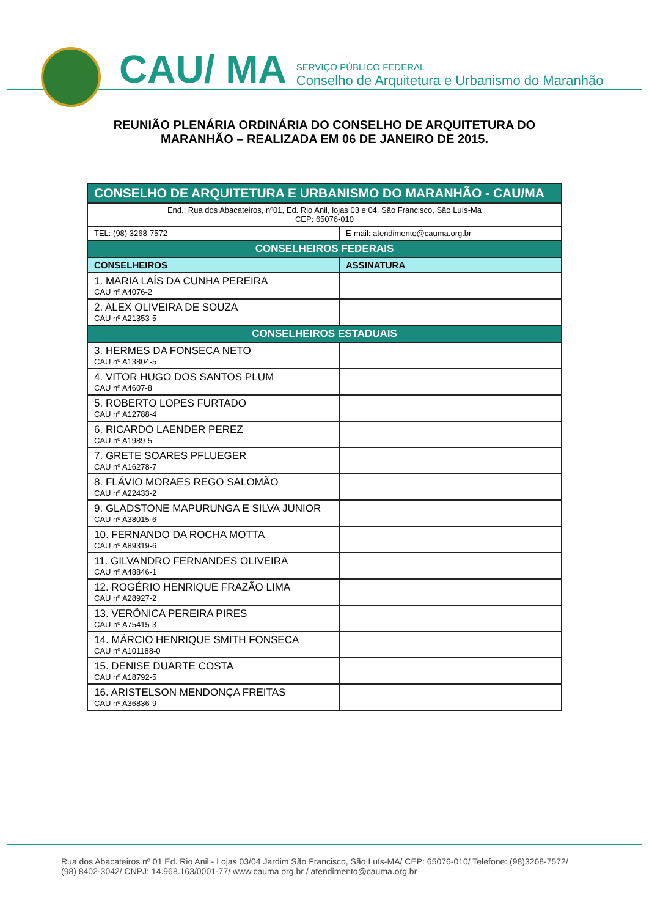CAU/ MA
SERVIÇO PÚBLICO FEDERAL
Conselho de Arquitetura e Urbanismo do Maranhão
REUNIÃO PLENÁRIA ORDINÁRIA DO CONSELHO DE ARQUITETURA DO
MARANHÃO – REALIZADA EM 06 DE JANEIRO DE 2015.
| CONSELHO DE ARQUITETURA E URBANISMO DO MARANHÃO - CAU/MA | |
| End.: Rua dos Abacateiros, nº01, Ed. Rio Anil, lojas 03 e 04, São Francisco, São Luís-Ma CEP: 65076-010 | |
| TEL: (98) 3268-7572 | E-mail: atendimento@cauma.org.br |
| CONSELHEIROS FEDERAIS | |
| CONSELHEIROS | ASSINATURA |
| 1. MARIA LAÍS DA CUNHA PEREIRA CAU nº A4076-2 | |
| 2. ALEX OLIVEIRA DE SOUZA CAU nº A21353-5 | |
| CONSELHEIROS ESTADUAIS | |
| 3. HERMES DA FONSECA NETO CAU nº A13804-5 | |
| 4. VITOR HUGO DOS SANTOS PLUM CAU nº A4607-8 | |
| 5. ROBERTO LOPES FURTADO CAU nº A12788-4 | |
| 6. RICARDO LAENDER PEREZ CAU nº A1989-5 | |
| 7. GRETE SOARES PFLUEGER CAU nº A16278-7 | |
| 8. FLÁVIO MORAES REGO SALOMÃO CAU nº A22433-2 | |
| 9. GLADSTONE MAPURUNGA E SILVA JUNIOR CAU nº A38015-6 | |
| 10. FERNANDO DA ROCHA MOTTA CAU nº A89319-6 | |
| 11. GILVANDRO FERNANDES OLIVEIRA CAU nº A48846-1 | |
| 12. ROGÉRIO HENRIQUE FRAZÃO LIMA CAU nº A28927-2 | |
| 13. VERÔNICA PEREIRA PIRES CAU nº A75415-3 | |
| 14. MÁRCIO HENRIQUE SMITH FONSECA CAU nº A101188-0 | |
| 15. DENISE DUARTE COSTA CAU nº A18792-5 | |
| 16. ARISTELSON MENDONÇA FREITAS CAU nº A36836-9 | |
Rua dos Abacateiros nº 01 Ed. Rio Anil - Lojas 03/04 Jardim São Francisco, São Luís-MA/ CEP: 65076-010/ Telefone: (98)3268-7572/
(98) 8402-3042/ CNPJ: 14.968.163/0001-77/ www.cauma.org.br / atendimento@cauma.org.br